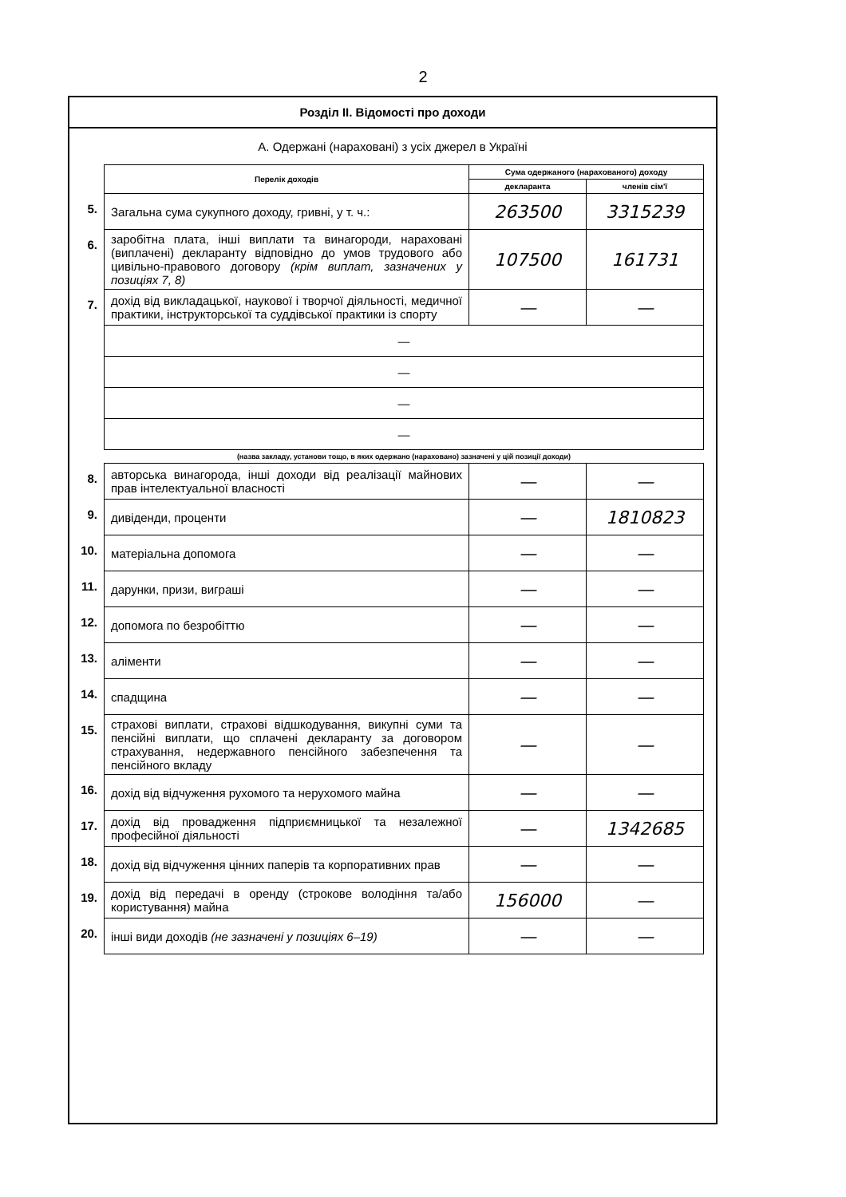2
Розділ ІІ. Відомості про доходи
А. Одержані (нараховані) з усіх джерел в Україні
| | Перелік доходів | Сума одержаного (нарахованого) доходу | |
| | | декларанта | членів сім'ї |
| 5. | Загальна сума сукупного доходу, гривні, у т. ч.: | 263500 | 3315239 |
| 6. | заробітна плата, інші виплати та винагороди, нараховані (виплачені) декларанту відповідно до умов трудового або цивільно-правового договору (крім виплат, зазначених у позиціях 7, 8) | 107500 | 161731 |
| 7. | дохід від викладацької, наукової і творчої діяльності, медичної практики, інструкторської та суддівської практики із спорту | — | — |
| | — | | |
| | — | | |
| | — | | |
| | — | | |
| | (назва закладу, установи тощо, в яких одержано (нараховано) зазначені у цій позиції доходи) | | |
| 8. | авторська винагорода, інші доходи від реалізації майнових прав інтелектуальної власності | — | — |
| 9. | дивіденди, проценти | — | 1810823 |
| 10. | матеріальна допомога | — | — |
| 11. | дарунки, призи, виграші | — | — |
| 12. | допомога по безробіттю | — | — |
| 13. | аліменти | — | — |
| 14. | спадщина | — | — |
| 15. | страхові виплати, страхові відшкодування, викупні суми та пенсійні виплати, що сплачені декларанту за договором страхування, недержавного пенсійного забезпечення та пенсійного вкладу | — | — |
| 16. | дохід від відчуження рухомого та нерухомого майна | — | — |
| 17. | дохід від провадження підприємницької та незалежної професійної діяльності | — | 1342685 |
| 18. | дохід від відчуження цінних паперів та корпоративних прав | — | — |
| 19. | дохід від передачі в оренду (строкове володіння та/або користування) майна | 156000 | — |
| 20. | інші види доходів (не зазначені у позиціях 6–19) | — | — |